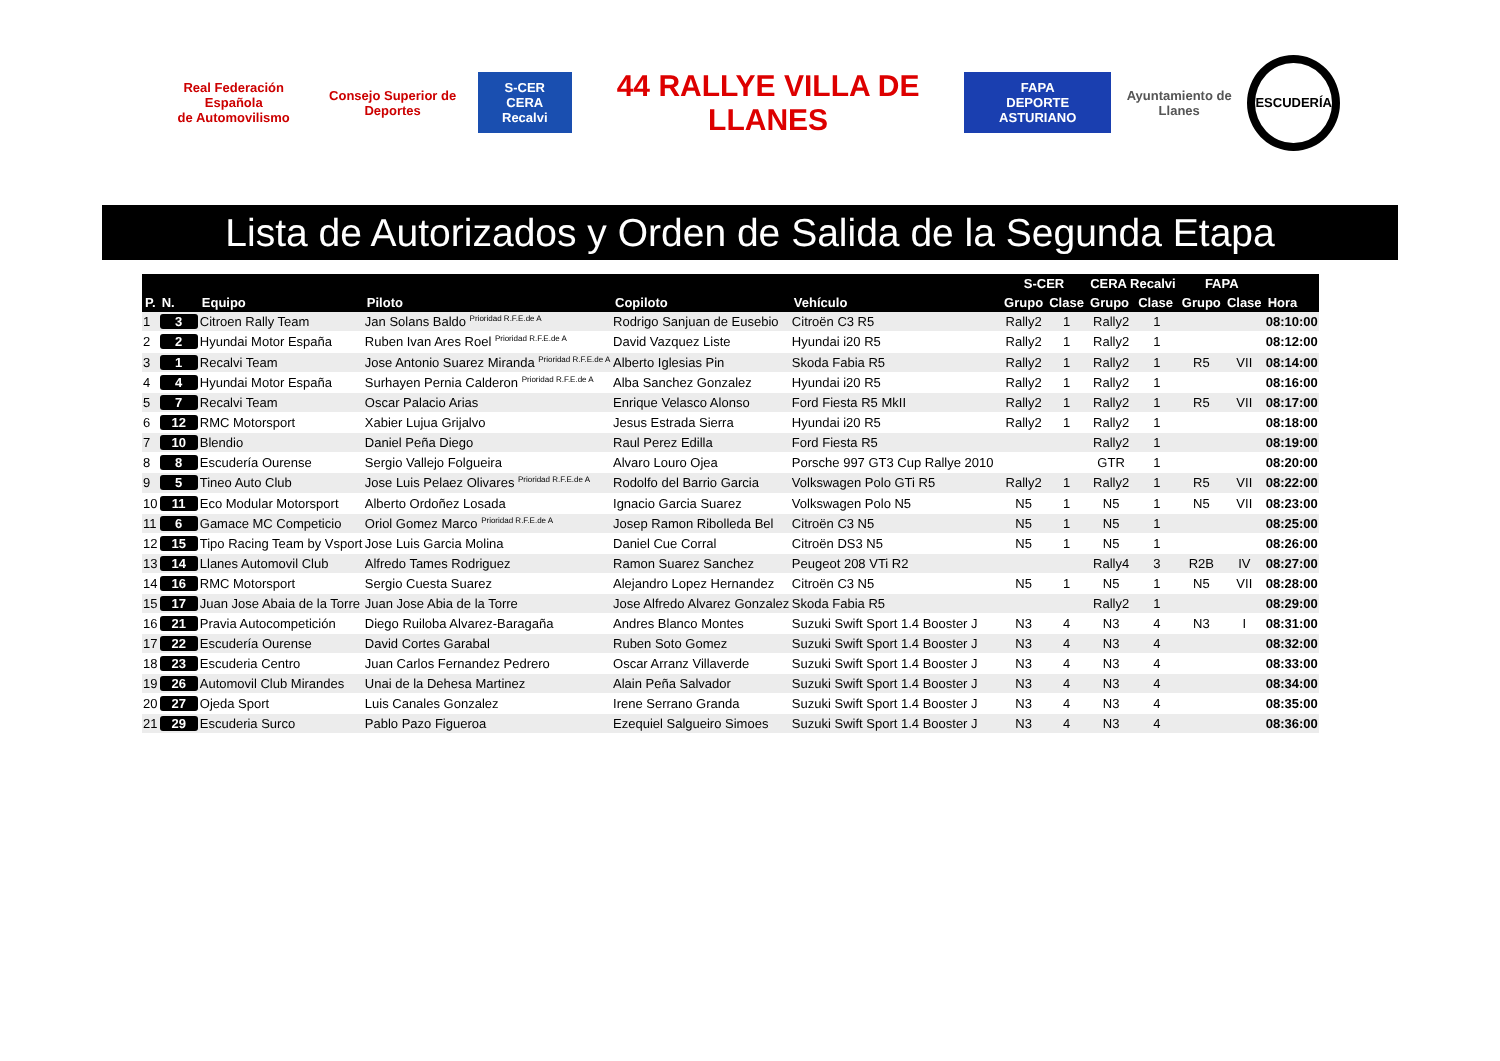Real Federación Española
de Automovilismo
Consejo Superior de Deportes
S-CER
CERA Recalvi
44 RALLYE VILLA DE LLANES
FAPA
DEPORTE ASTURIANO
Ayuntamiento de Llanes
ESCUDERÍA
Lista de Autorizados y Orden de Salida de la Segunda Etapa
| | | | | | | | S-CER | | CERA Recalvi | | FAPA | | |
| --- | --- | --- | --- | --- | --- | --- | --- | --- | --- | --- | --- | --- | --- |
| P. | N. | Equipo | Piloto | Copiloto | Vehículo | | Grupo | Clase | Grupo | Clase | Grupo | Clase | Hora |
| 1 | 3 | Citroen Rally Team | Jan Solans Baldo <sup>Prioridad R.F.E.de A</sup> | Rodrigo Sanjuan de Eusebio | Citroën C3 R5 | | Rally2 | 1 | Rally2 | 1 | | | 08:10:00 |
| 2 | 2 | Hyundai Motor España | Ruben Ivan Ares Roel <sup>Prioridad R.F.E.de A</sup> | David Vazquez Liste | Hyundai i20 R5 | | Rally2 | 1 | Rally2 | 1 | | | 08:12:00 |
| 3 | 1 | Recalvi Team | Jose Antonio Suarez Miranda <sup>Prioridad R.F.E.de A</sup> | Alberto Iglesias Pin | Skoda Fabia R5 | | Rally2 | 1 | Rally2 | 1 | R5 | VII | 08:14:00 |
| 4 | 4 | Hyundai Motor España | Surhayen Pernia Calderon <sup>Prioridad R.F.E.de A</sup> | Alba Sanchez Gonzalez | Hyundai i20 R5 | | Rally2 | 1 | Rally2 | 1 | | | 08:16:00 |
| 5 | 7 | Recalvi Team | Oscar Palacio Arias | Enrique Velasco Alonso | Ford Fiesta R5 MkII | | Rally2 | 1 | Rally2 | 1 | R5 | VII | 08:17:00 |
| 6 | 12 | RMC Motorsport | Xabier Lujua Grijalvo | Jesus Estrada Sierra | Hyundai i20 R5 | | Rally2 | 1 | Rally2 | 1 | | | 08:18:00 |
| 7 | 10 | Blendio | Daniel Peña Diego | Raul Perez Edilla | Ford Fiesta R5 | | | | Rally2 | 1 | | | 08:19:00 |
| 8 | 8 | Escudería Ourense | Sergio Vallejo Folgueira | Alvaro Louro Ojea | Porsche 997 GT3 Cup Rallye 2010 | | | | GTR | 1 | | | 08:20:00 |
| 9 | 5 | Tineo Auto Club | Jose Luis Pelaez Olivares <sup>Prioridad R.F.E.de A</sup> | Rodolfo del Barrio Garcia | Volkswagen Polo GTi R5 | | Rally2 | 1 | Rally2 | 1 | R5 | VII | 08:22:00 |
| 10 | 11 | Eco Modular Motorsport | Alberto Ordoñez Losada | Ignacio Garcia Suarez | Volkswagen Polo N5 | | N5 | 1 | N5 | 1 | N5 | VII | 08:23:00 |
| 11 | 6 | Gamace MC Competicio | Oriol Gomez Marco <sup>Prioridad R.F.E.de A</sup> | Josep Ramon Ribolleda Bel | Citroën C3 N5 | | N5 | 1 | N5 | 1 | | | 08:25:00 |
| 12 | 15 | Tipo Racing Team by Vsport | Jose Luis Garcia Molina | Daniel Cue Corral | Citroën DS3 N5 | | N5 | 1 | N5 | 1 | | | 08:26:00 |
| 13 | 14 | Llanes Automovil Club | Alfredo Tames Rodriguez | Ramon Suarez Sanchez | Peugeot 208 VTi R2 | | | | Rally4 | 3 | R2B | IV | 08:27:00 |
| 14 | 16 | RMC Motorsport | Sergio Cuesta Suarez | Alejandro Lopez Hernandez | Citroën C3 N5 | | N5 | 1 | N5 | 1 | N5 | VII | 08:28:00 |
| 15 | 17 | Juan Jose Abaia de la Torre | Juan Jose Abia de la Torre | Jose Alfredo Alvarez Gonzalez | Skoda Fabia R5 | | | | Rally2 | 1 | | | 08:29:00 |
| 16 | 21 | Pravia Autocompetición | Diego Ruiloba Alvarez-Baragaña | Andres Blanco Montes | Suzuki Swift Sport 1.4 Booster J | | N3 | 4 | N3 | 4 | N3 | I | 08:31:00 |
| 17 | 22 | Escudería Ourense | David Cortes Garabal | Ruben Soto Gomez | Suzuki Swift Sport 1.4 Booster J | | N3 | 4 | N3 | 4 | | | 08:32:00 |
| 18 | 23 | Escuderia Centro | Juan Carlos Fernandez Pedrero | Oscar Arranz Villaverde | Suzuki Swift Sport 1.4 Booster J | | N3 | 4 | N3 | 4 | | | 08:33:00 |
| 19 | 26 | Automovil Club Mirandes | Unai de la Dehesa Martinez | Alain Peña Salvador | Suzuki Swift Sport 1.4 Booster J | | N3 | 4 | N3 | 4 | | | 08:34:00 |
| 20 | 27 | Ojeda Sport | Luis Canales Gonzalez | Irene Serrano Granda | Suzuki Swift Sport 1.4 Booster J | | N3 | 4 | N3 | 4 | | | 08:35:00 |
| 21 | 29 | Escuderia Surco | Pablo Pazo Figueroa | Ezequiel Salgueiro Simoes | Suzuki Swift Sport 1.4 Booster J | | N3 | 4 | N3 | 4 | | | 08:36:00 |